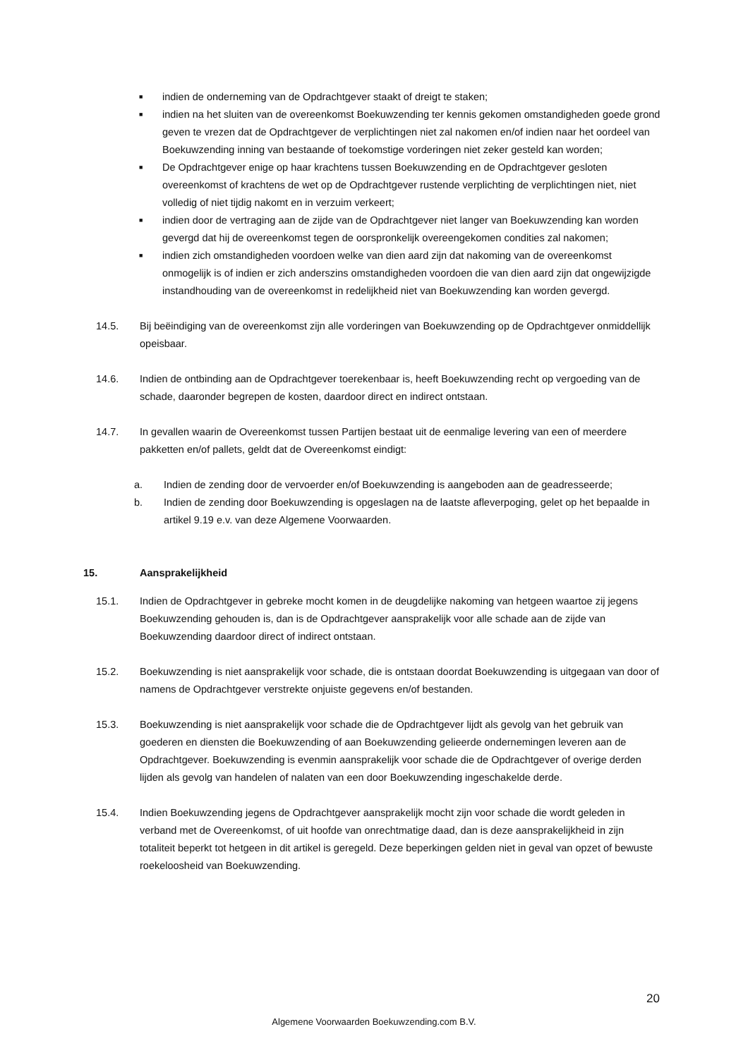■ indien de onderneming van de Opdrachtgever staakt of dreigt te staken;
■ indien na het sluiten van de overeenkomst Boekuwzending ter kennis gekomen omstandigheden goede grond geven te vrezen dat de Opdrachtgever de verplichtingen niet zal nakomen en/of indien naar het oordeel van Boekuwzending inning van bestaande of toekomstige vorderingen niet zeker gesteld kan worden;
■ De Opdrachtgever enige op haar krachtens tussen Boekuwzending en de Opdrachtgever gesloten overeenkomst of krachtens de wet op de Opdrachtgever rustende verplichting de verplichtingen niet, niet volledig of niet tijdig nakomt en in verzuim verkeert;
■ indien door de vertraging aan de zijde van de Opdrachtgever niet langer van Boekuwzending kan worden gevergd dat hij de overeenkomst tegen de oorspronkelijk overeengekomen condities zal nakomen;
■ indien zich omstandigheden voordoen welke van dien aard zijn dat nakoming van de overeenkomst onmogelijk is of indien er zich anderszins omstandigheden voordoen die van dien aard zijn dat ongewijzigde instandhouding van de overeenkomst in redelijkheid niet van Boekuwzending kan worden gevergd.
14.5. Bij beëindiging van de overeenkomst zijn alle vorderingen van Boekuwzending op de Opdrachtgever onmiddellijk opeisbaar.
14.6. Indien de ontbinding aan de Opdrachtgever toerekenbaar is, heeft Boekuwzending recht op vergoeding van de schade, daaronder begrepen de kosten, daardoor direct en indirect ontstaan.
14.7. In gevallen waarin de Overeenkomst tussen Partijen bestaat uit de eenmalige levering van een of meerdere pakketten en/of pallets, geldt dat de Overeenkomst eindigt:
a. Indien de zending door de vervoerder en/of Boekuwzending is aangeboden aan de geadresseerde;
b. Indien de zending door Boekuwzending is opgeslagen na de laatste afleverpoging, gelet op het bepaalde in artikel 9.19 e.v. van deze Algemene Voorwaarden.
15. Aansprakelijkheid
15.1. Indien de Opdrachtgever in gebreke mocht komen in de deugdelijke nakoming van hetgeen waartoe zij jegens Boekuwzending gehouden is, dan is de Opdrachtgever aansprakelijk voor alle schade aan de zijde van Boekuwzending daardoor direct of indirect ontstaan.
15.2. Boekuwzending is niet aansprakelijk voor schade, die is ontstaan doordat Boekuwzending is uitgegaan van door of namens de Opdrachtgever verstrekte onjuiste gegevens en/of bestanden.
15.3. Boekuwzending is niet aansprakelijk voor schade die de Opdrachtgever lijdt als gevolg van het gebruik van goederen en diensten die Boekuwzending of aan Boekuwzending gelieerde ondernemingen leveren aan de Opdrachtgever. Boekuwzending is evenmin aansprakelijk voor schade die de Opdrachtgever of overige derden lijden als gevolg van handelen of nalaten van een door Boekuwzending ingeschakelde derde.
15.4. Indien Boekuwzending jegens de Opdrachtgever aansprakelijk mocht zijn voor schade die wordt geleden in verband met de Overeenkomst, of uit hoofde van onrechtmatige daad, dan is deze aansprakelijkheid in zijn totaliteit beperkt tot hetgeen in dit artikel is geregeld. Deze beperkingen gelden niet in geval van opzet of bewuste roekeloosheid van Boekuwzending.
20
Algemene Voorwaarden Boekuwzending.com B.V.